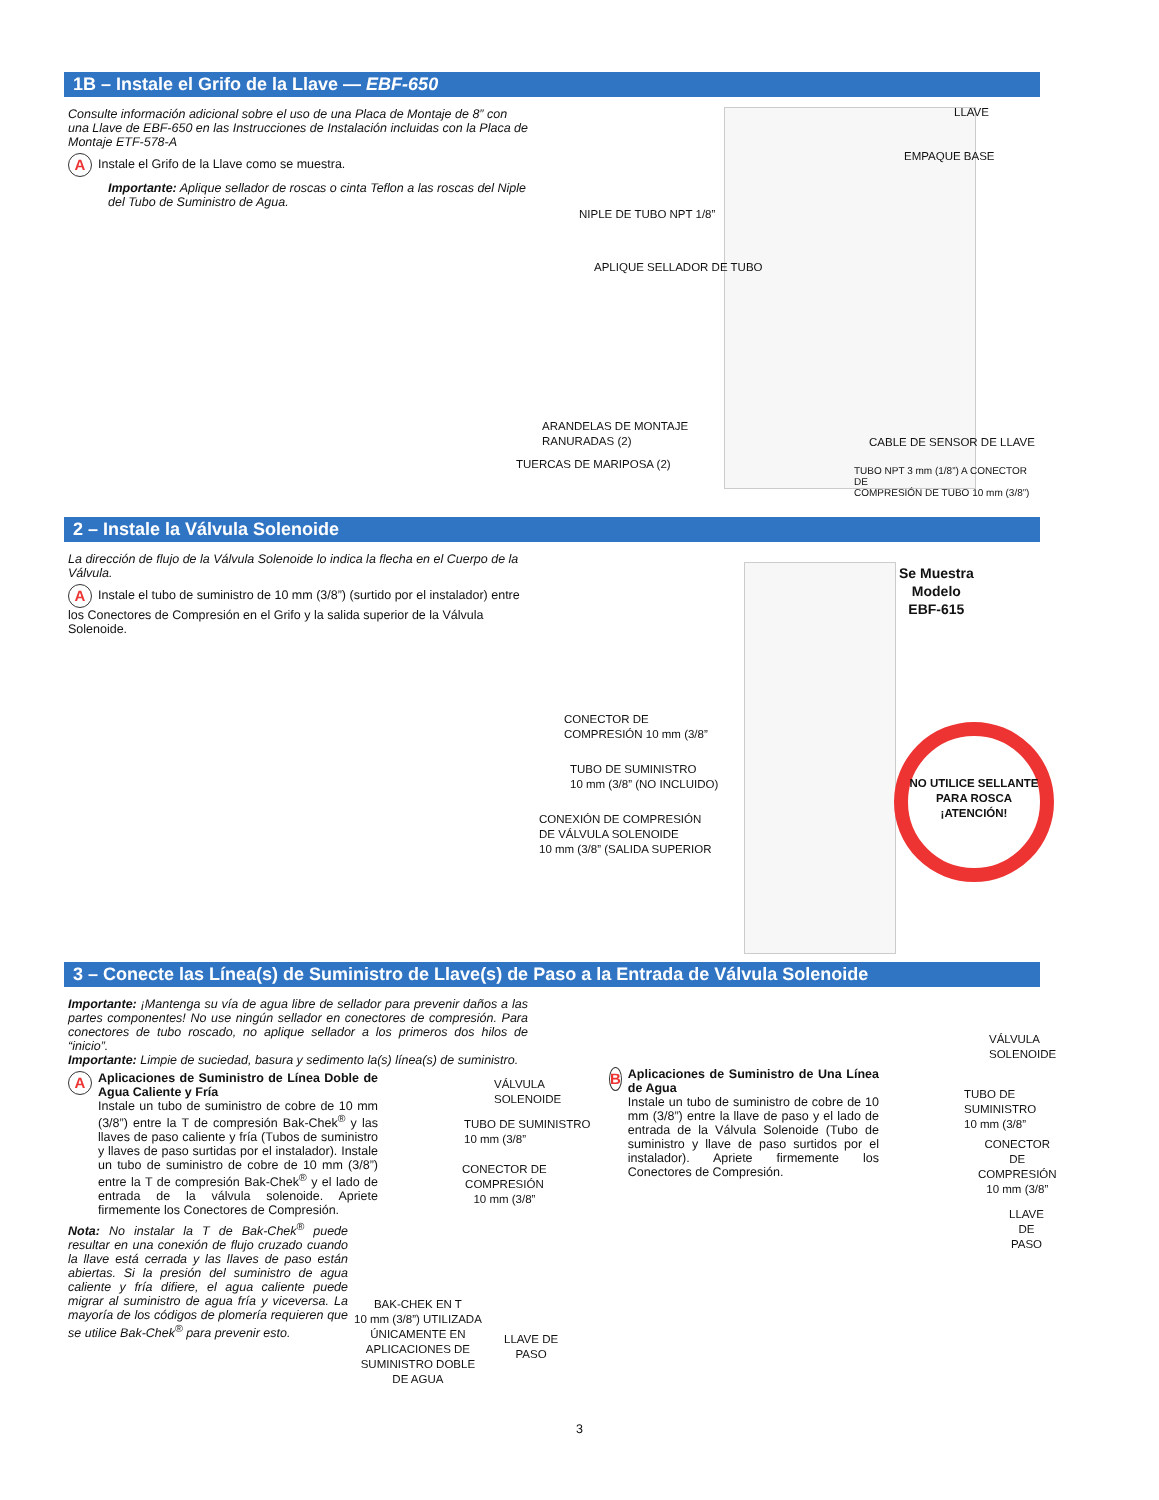1B – Instale el Grifo de la Llave — EBF-650
Consulte información adicional sobre el uso de una Placa de Montaje de 8” con una Llave de EBF-650 en las Instrucciones de Instalación incluidas con la Placa de Montaje ETF-578-A
A Instale el Grifo de la Llave como se muestra.
Importante: Aplique sellador de roscas o cinta Teflon a las roscas del Niple del Tubo de Suministro de Agua.
LLAVE
EMPAQUE BASE
NIPLE DE TUBO NPT 1/8”
APLIQUE SELLADOR DE TUBO
ARANDELAS DE MONTAJE
RANURADAS (2)
CABLE DE SENSOR DE LLAVE
TUERCAS DE MARIPOSA (2)
TUBO NPT 3 mm (1/8”) A CONECTOR DE
COMPRESIÓN DE TUBO 10 mm (3/8”)
2 – Instale la Válvula Solenoide
La dirección de flujo de la Válvula Solenoide lo indica la flecha en el Cuerpo de la Válvula.
A Instale el tubo de suministro de 10 mm (3/8”) (surtido por el instalador) entre los Conectores de Compresión en el Grifo y la salida superior de la Válvula Solenoide.
Se Muestra
Modelo
EBF-615
CONECTOR DE
COMPRESIÓN 10 mm (3/8”
TUBO DE SUMINISTRO
10 mm (3/8” (NO INCLUIDO)
CONEXIÓN DE COMPRESIÓN
DE VÁLVULA SOLENOIDE
10 mm (3/8” (SALIDA SUPERIOR
NO UTILICE SELLANTE PARA ROSCA
¡ATENCIÓN!
3 – Conecte las Línea(s) de Suministro de Llave(s) de Paso a la Entrada de Válvula Solenoide
Importante: ¡Mantenga su vía de agua libre de sellador para prevenir daños a las partes componentes! No use ningún sellador en conectores de compresión. Para conectores de tubo roscado, no aplique sellador a los primeros dos hilos de “inicio”.
Importante: Limpie de suciedad, basura y sedimento la(s) línea(s) de suministro.
A
Aplicaciones de Suministro de Línea Doble de Agua Caliente y Fría
Instale un tubo de suministro de cobre de 10 mm (3/8”) entre la T de compresión Bak-Chek<sup>®</sup> y las llaves de paso caliente y fría (Tubos de suministro y llaves de paso surtidas por el instalador). Instale un tubo de suministro de cobre de 10 mm (3/8”) entre la T de compresión Bak-Chek<sup>®</sup> y el lado de entrada de la válvula solenoide. Apriete firmemente los Conectores de Compresión.
Nota: No instalar la T de Bak-Chek<sup>®</sup> puede resultar en una conexión de flujo cruzado cuando la llave está cerrada y las llaves de paso están abiertas. Si la presión del suministro de agua caliente y fría difiere, el agua caliente puede migrar al suministro de agua fría y viceversa. La mayoría de los códigos de plomería requieren que se utilice Bak-Chek<sup>®</sup> para prevenir esto.
VÁLVULA
SOLENOIDE
TUBO DE SUMINISTRO
10 mm (3/8”
CONECTOR DE
COMPRESIÓN
10 mm (3/8”
BAK-CHEK EN T
10 mm (3/8”) UTILIZADA
ÚNICAMENTE EN
APLICACIONES DE
SUMINISTRO DOBLE
DE AGUA
LLAVE DE
PASO
B
Aplicaciones de Suministro de Una Línea de Agua
Instale un tubo de suministro de cobre de 10 mm (3/8”) entre la llave de paso y el lado de entrada de la Válvula Solenoide (Tubo de suministro y llave de paso surtidos por el instalador). Apriete firmemente los Conectores de Compresión.
VÁLVULA
SOLENOIDE
TUBO DE
SUMINISTRO
10 mm (3/8”
CONECTOR DE
COMPRESIÓN
10 mm (3/8”
LLAVE DE
PASO
3